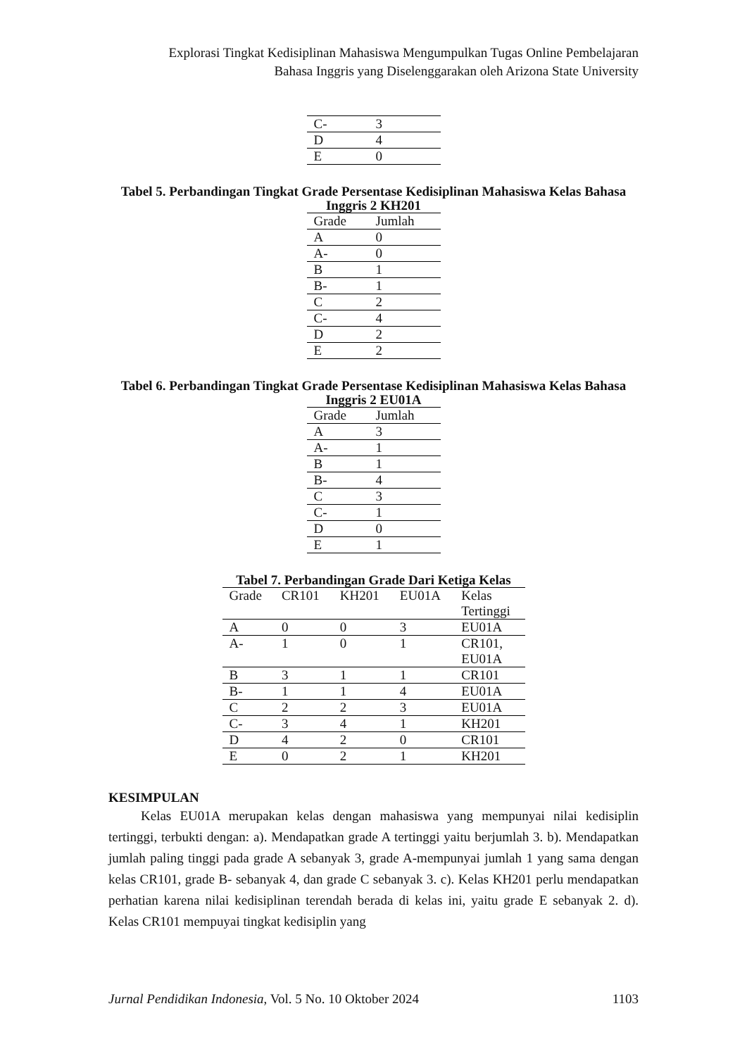Explorasi Tingkat Kedisiplinan Mahasiswa Mengumpulkan Tugas Online Pembelajaran
Bahasa Inggris yang Diselenggarakan oleh Arizona State University
| C- | 3 |
| D | 4 |
| E | 0 |
Tabel 5. Perbandingan Tingkat Grade Persentase Kedisiplinan Mahasiswa Kelas Bahasa
Inggris 2 KH201
| Grade | Jumlah |
| --- | --- |
| A | 0 |
| A- | 0 |
| B | 1 |
| B- | 1 |
| C | 2 |
| C- | 4 |
| D | 2 |
| E | 2 |
Tabel 6. Perbandingan Tingkat Grade Persentase Kedisiplinan Mahasiswa Kelas Bahasa
Inggris 2 EU01A
| Grade | Jumlah |
| --- | --- |
| A | 3 |
| A- | 1 |
| B | 1 |
| B- | 4 |
| C | 3 |
| C- | 1 |
| D | 0 |
| E | 1 |
Tabel 7. Perbandingan Grade Dari Ketiga Kelas
| Grade | CR101 | KH201 | EU01A | Kelas Tertinggi |
| --- | --- | --- | --- | --- |
| A | 0 | 0 | 3 | EU01A |
| A- | 1 | 0 | 1 | CR101, EU01A |
| B | 3 | 1 | 1 | CR101 |
| B- | 1 | 1 | 4 | EU01A |
| C | 2 | 2 | 3 | EU01A |
| C- | 3 | 4 | 1 | KH201 |
| D | 4 | 2 | 0 | CR101 |
| E | 0 | 2 | 1 | KH201 |
KESIMPULAN
Kelas EU01A merupakan kelas dengan mahasiswa yang mempunyai nilai kedisiplin tertinggi, terbukti dengan: a). Mendapatkan grade A tertinggi yaitu berjumlah 3. b). Mendapatkan jumlah paling tinggi pada grade A sebanyak 3, grade A-mempunyai jumlah 1 yang sama dengan kelas CR101, grade B- sebanyak 4, dan grade C sebanyak 3. c). Kelas KH201 perlu mendapatkan perhatian karena nilai kedisiplinan terendah berada di kelas ini, yaitu grade E sebanyak 2. d). Kelas CR101 mempuyai tingkat kedisiplin yang
Jurnal Pendidikan Indonesia, Vol. 5 No. 10 Oktober 2024 1103